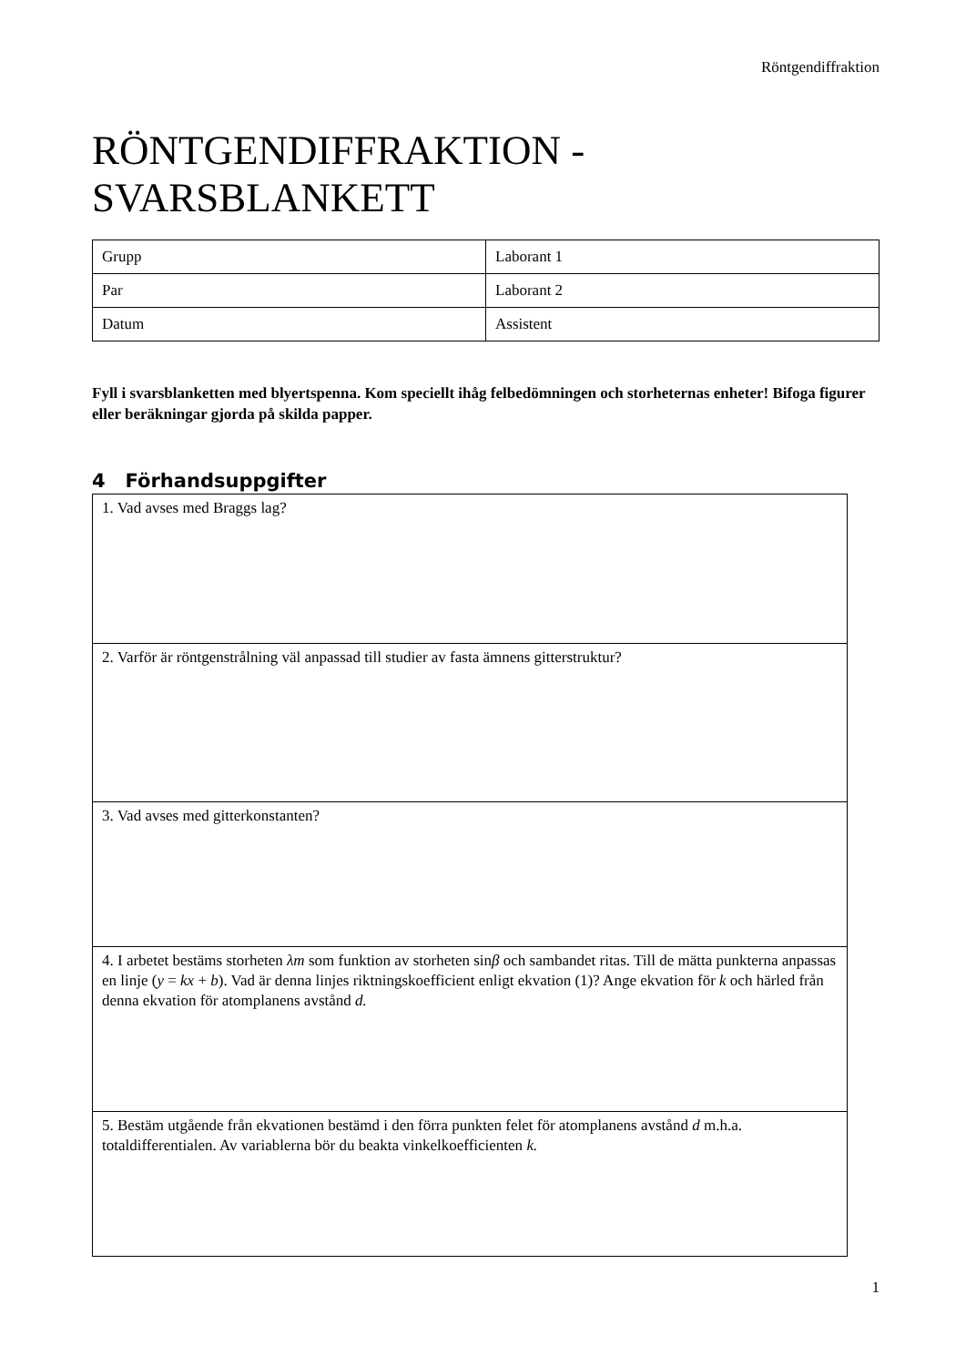Röntgendiffraktion
RÖNTGENDIFFRAKTION -
SVARSBLANKETT
| Grupp | Laborant 1 |
| Par | Laborant 2 |
| Datum | Assistent |
Fyll i svarsblanketten med blyertspenna. Kom speciellt ihåg felbedömningen och storheternas enheter! Bifoga figurer eller beräkningar gjorda på skilda papper.
4 Förhandsuppgifter
| 1. Vad avses med Braggs lag? |
| 2. Varför är röntgenstrålning väl anpassad till studier av fasta ämnens gitterstruktur? |
| 3. Vad avses med gitterkonstanten? |
| 4. I arbetet bestäms storheten λm som funktion av storheten sin β och sambandet ritas. Till de mätta punkterna anpassas en linje ( y = kx + b ). Vad är denna linjes riktningskoefficient enligt ekvation (1)? Ange ekvation för k och härled från denna ekvation för atomplanens avstånd d. |
| 5. Bestäm utgående från ekvationen bestämd i den förra punkten felet för atomplanens avstånd d m.h.a. totaldifferentialen. Av variablerna bör du beakta vinkelkoefficienten k. |
1